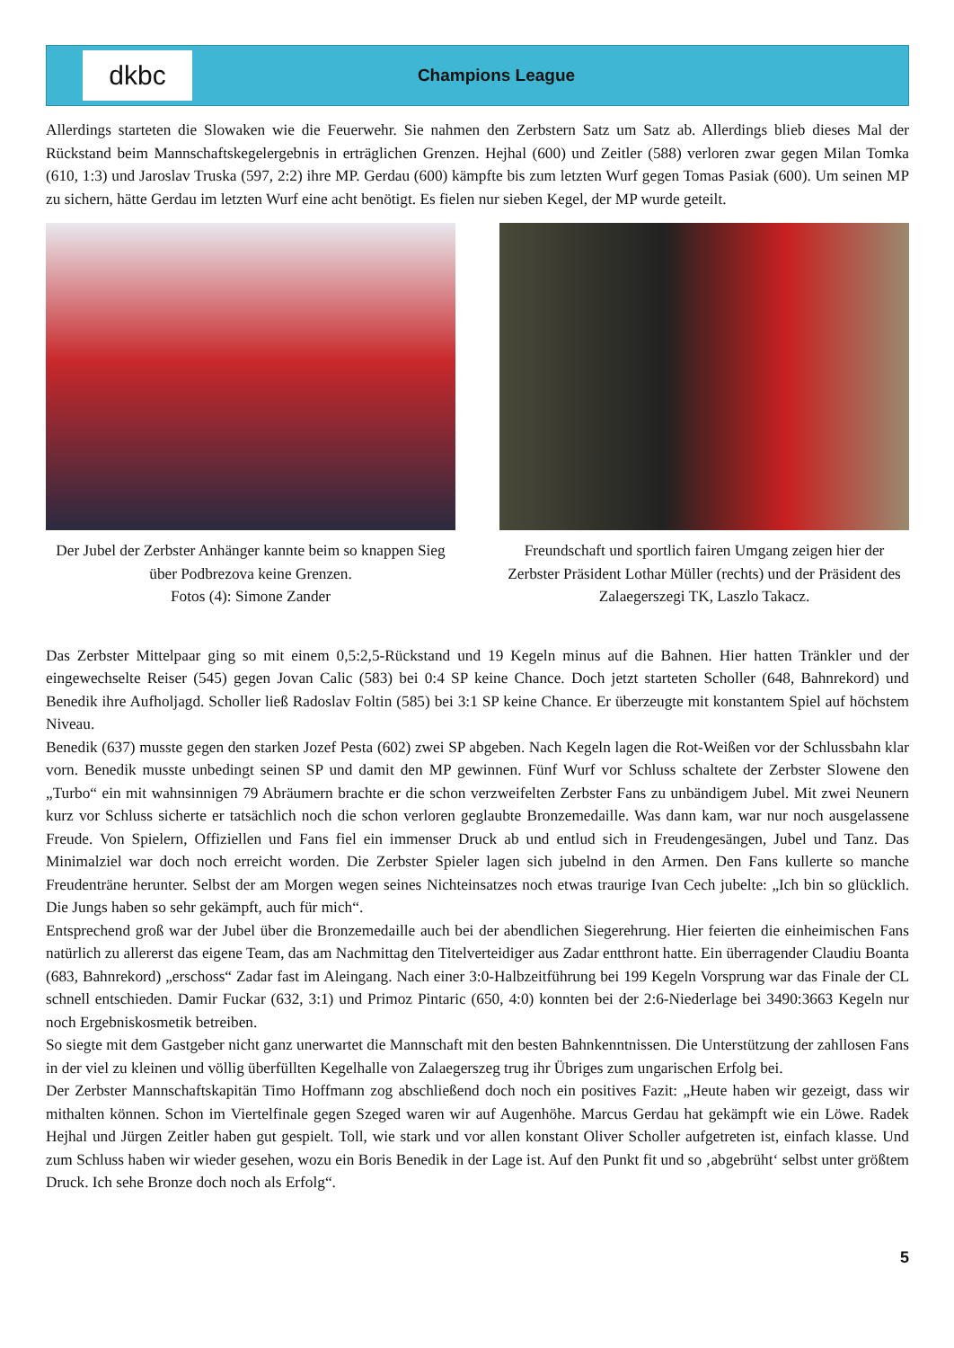dkbc
Champions League
Allerdings starteten die Slowaken wie die Feuerwehr. Sie nahmen den Zerbstern Satz um Satz ab. Allerdings blieb dieses Mal der Rückstand beim Mannschaftskegelergebnis in erträglichen Grenzen. Hejhal (600) und Zeitler (588) verloren zwar gegen Milan Tomka (610, 1:3) und Jaroslav Truska (597, 2:2) ihre MP. Gerdau (600) kämpfte bis zum letzten Wurf gegen Tomas Pasiak (600). Um seinen MP zu sichern, hätte Gerdau im letzten Wurf eine acht benötigt. Es fielen nur sieben Kegel, der MP wurde geteilt.
Der Jubel der Zerbster Anhänger kannte beim so knappen Sieg über Podbrezova keine Grenzen.
Fotos (4): Simone Zander
Freundschaft und sportlich fairen Umgang zeigen hier der Zerbster Präsident Lothar Müller (rechts) und der Präsident des Zalaegerszegi TK, Laszlo Takacz.
Das Zerbster Mittelpaar ging so mit einem 0,5:2,5-Rückstand und 19 Kegeln minus auf die Bahnen. Hier hatten Tränkler und der eingewechselte Reiser (545) gegen Jovan Calic (583) bei 0:4 SP keine Chance. Doch jetzt starteten Scholler (648, Bahnrekord) und Benedik ihre Aufholjagd. Scholler ließ Radoslav Foltin (585) bei 3:1 SP keine Chance. Er überzeugte mit konstantem Spiel auf höchstem Niveau.
Benedik (637) musste gegen den starken Jozef Pesta (602) zwei SP abgeben. Nach Kegeln lagen die Rot-Weißen vor der Schlussbahn klar vorn. Benedik musste unbedingt seinen SP und damit den MP gewinnen. Fünf Wurf vor Schluss schaltete der Zerbster Slowene den „Turbo“ ein mit wahnsinnigen 79 Abräumern brachte er die schon verzweifelten Zerbster Fans zu unbändigem Jubel. Mit zwei Neunern kurz vor Schluss sicherte er tatsächlich noch die schon verloren geglaubte Bronzemedaille. Was dann kam, war nur noch ausgelassene Freude. Von Spielern, Offiziellen und Fans fiel ein immenser Druck ab und entlud sich in Freudengesängen, Jubel und Tanz. Das Minimalziel war doch noch erreicht worden. Die Zerbster Spieler lagen sich jubelnd in den Armen. Den Fans kullerte so manche Freudenträne herunter. Selbst der am Morgen wegen seines Nichteinsatzes noch etwas traurige Ivan Cech jubelte: „Ich bin so glücklich. Die Jungs haben so sehr gekämpft, auch für mich“.
Entsprechend groß war der Jubel über die Bronzemedaille auch bei der abendlichen Siegerehrung. Hier feierten die einheimischen Fans natürlich zu allererst das eigene Team, das am Nachmittag den Titelverteidiger aus Zadar entthront hatte. Ein überragender Claudiu Boanta (683, Bahnrekord) „erschoss“ Zadar fast im Aleingang. Nach einer 3:0-Halbzeitführung bei 199 Kegeln Vorsprung war das Finale der CL schnell entschieden. Damir Fuckar (632, 3:1) und Primoz Pintaric (650, 4:0) konnten bei der 2:6-Niederlage bei 3490:3663 Kegeln nur noch Ergebniskosmetik betreiben.
So siegte mit dem Gastgeber nicht ganz unerwartet die Mannschaft mit den besten Bahnkenntnissen. Die Unterstützung der zahllosen Fans in der viel zu kleinen und völlig überfüllten Kegelhalle von Zalaegerszeg trug ihr Übriges zum ungarischen Erfolg bei.
Der Zerbster Mannschaftskapitän Timo Hoffmann zog abschließend doch noch ein positives Fazit: „Heute haben wir gezeigt, dass wir mithalten können. Schon im Viertelfinale gegen Szeged waren wir auf Augenhöhe. Marcus Gerdau hat gekämpft wie ein Löwe. Radek Hejhal und Jürgen Zeitler haben gut gespielt. Toll, wie stark und vor allen konstant Oliver Scholler aufgetreten ist, einfach klasse. Und zum Schluss haben wir wieder gesehen, wozu ein Boris Benedik in der Lage ist. Auf den Punkt fit und so ‚abgebrüht‘ selbst unter größtem Druck. Ich sehe Bronze doch noch als Erfolg“.
5